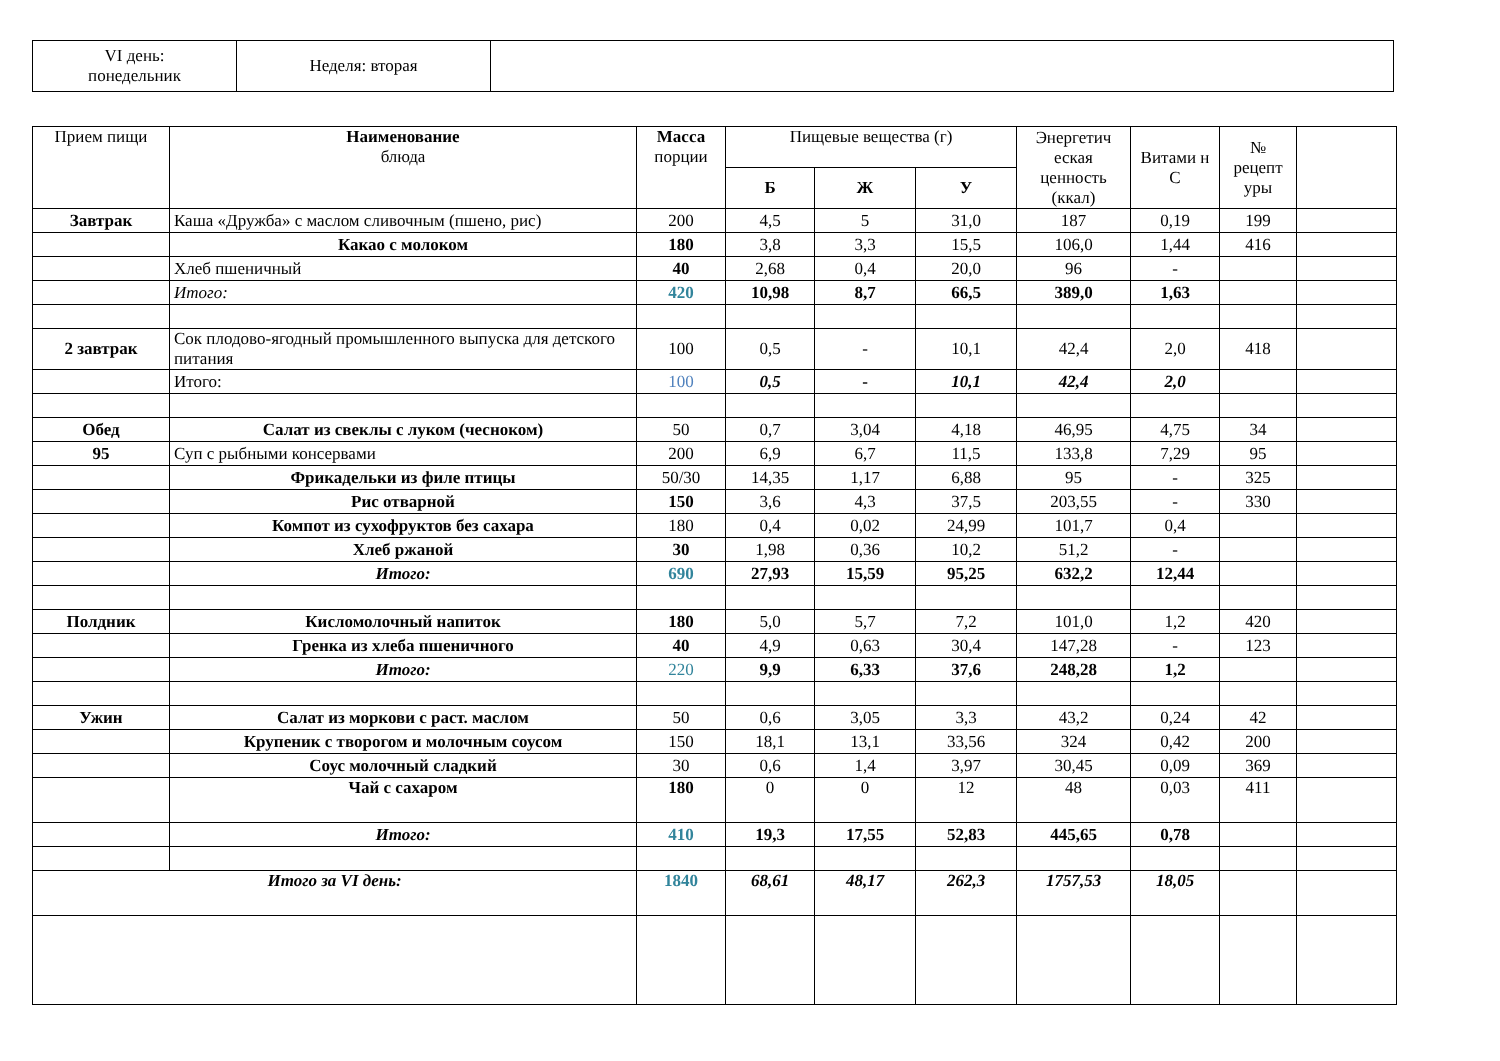| VI день: понедельник | Неделя: вторая | |
| Прием пищи | Наименование блюда | Масса порции | Пищевые вещества (г) | | | Энергетич еская ценность (ккал) | Витами н С | № рецепт уры | |
| | | | Б | Ж | У | | | | |
| Завтрак | Каша «Дружба» с маслом сливочным (пшено, рис) | 200 | 4,5 | 5 | 31,0 | 187 | 0,19 | 199 | |
| | Какао с молоком | 180 | 3,8 | 3,3 | 15,5 | 106,0 | 1,44 | 416 | |
| | Хлеб пшеничный | 40 | 2,68 | 0,4 | 20,0 | 96 | - | | |
| | Итого: | 420 | 10,98 | 8,7 | 66,5 | 389,0 | 1,63 | | |
| 2 завтрак | Сок плодово-ягодный промышленного выпуска для детского питания | 100 | 0,5 | - | 10,1 | 42,4 | 2,0 | 418 | |
| | Итого: | 100 | 0,5 | - | 10,1 | 42,4 | 2,0 | | |
| Обед | Салат из свеклы с луком (чесноком) | 50 | 0,7 | 3,04 | 4,18 | 46,95 | 4,75 | 34 | |
| 95 | Суп с рыбными консервами | 200 | 6,9 | 6,7 | 11,5 | 133,8 | 7,29 | 95 | |
| | Фрикадельки из филе птицы | 50/30 | 14,35 | 1,17 | 6,88 | 95 | - | 325 | |
| | Рис отварной | 150 | 3,6 | 4,3 | 37,5 | 203,55 | - | 330 | |
| | Компот из сухофруктов без сахара | 180 | 0,4 | 0,02 | 24,99 | 101,7 | 0,4 | | |
| | Хлеб ржаной | 30 | 1,98 | 0,36 | 10,2 | 51,2 | - | | |
| | Итого: | 690 | 27,93 | 15,59 | 95,25 | 632,2 | 12,44 | | |
| Полдник | Кисломолочный напиток | 180 | 5,0 | 5,7 | 7,2 | 101,0 | 1,2 | 420 | |
| | Гренка из хлеба пшеничного | 40 | 4,9 | 0,63 | 30,4 | 147,28 | - | 123 | |
| | Итого: | 220 | 9,9 | 6,33 | 37,6 | 248,28 | 1,2 | | |
| Ужин | Салат из моркови с раст. маслом | 50 | 0,6 | 3,05 | 3,3 | 43,2 | 0,24 | 42 | |
| | Крупеник с творогом и молочным соусом | 150 | 18,1 | 13,1 | 33,56 | 324 | 0,42 | 200 | |
| | Соус молочный сладкий | 30 | 0,6 | 1,4 | 3,97 | 30,45 | 0,09 | 369 | |
| | Чай с сахаром | 180 | 0 | 0 | 12 | 48 | 0,03 | 411 | |
| | Итого: | 410 | 19,3 | 17,55 | 52,83 | 445,65 | 0,78 | | |
| Итого за VI день: | | 1840 | 68,61 | 48,17 | 262,3 | 1757,53 | 18,05 | | |